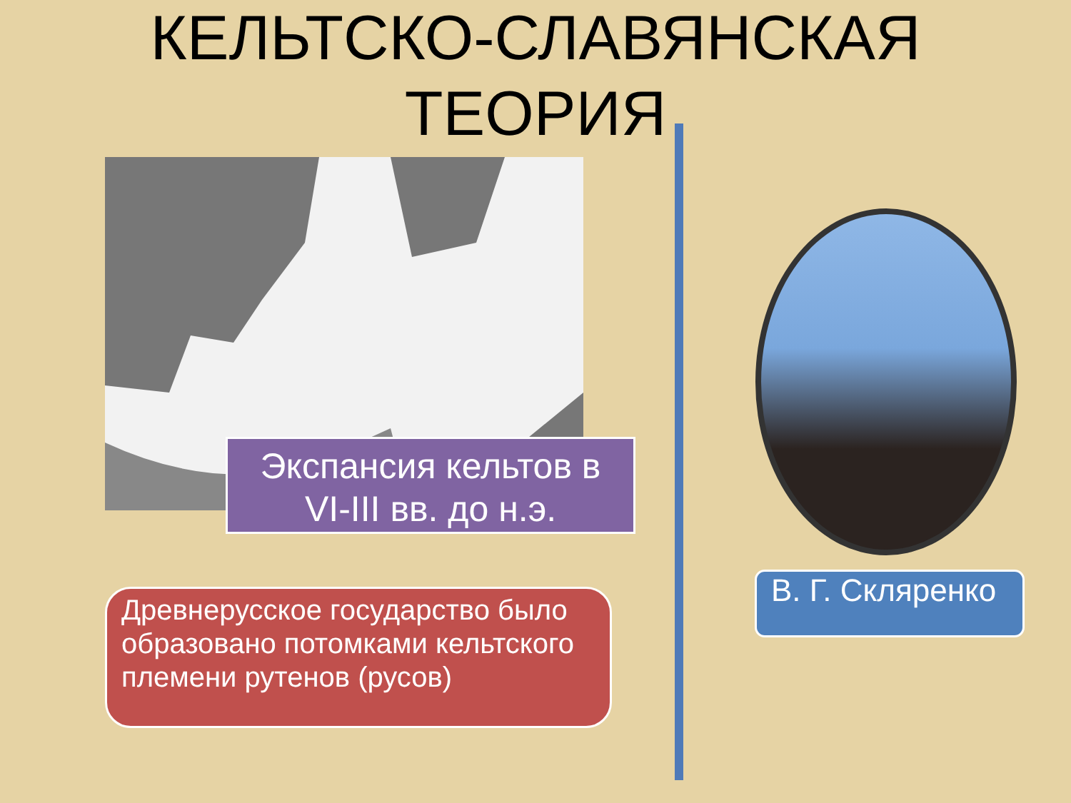КЕЛЬТСКО-СЛАВЯНСКАЯ
ТЕОРИЯ
Экспансия кельтов в
VI-III вв. до н.э.
Древнерусское государство было образовано потомками кельтского племени рутенов (русов)
В. Г. Скляренко